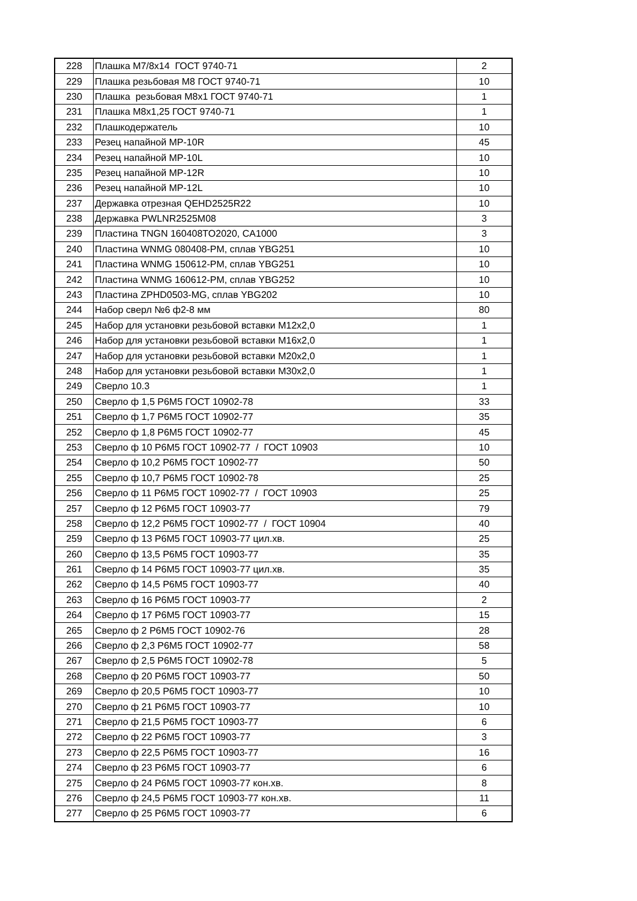| 228 | Плашка М7/8х14 ГОСТ 9740-71 | 2 |
| 229 | Плашка резьбовая М8 ГОСТ 9740-71 | 10 |
| 230 | Плашка резьбовая М8х1 ГОСТ 9740-71 | 1 |
| 231 | Плашка М8х1,25 ГОСТ 9740-71 | 1 |
| 232 | Плашкодержатель | 10 |
| 233 | Резец напайной MP-10R | 45 |
| 234 | Резец напайной MP-10L | 10 |
| 235 | Резец напайной MP-12R | 10 |
| 236 | Резец напайной MP-12L | 10 |
| 237 | Державка отрезная QEHD2525R22 | 10 |
| 238 | Державка PWLNR2525M08 | 3 |
| 239 | Пластина TNGN 160408TO2020, CA1000 | 3 |
| 240 | Пластина WNMG 080408-PM, сплав YBG251 | 10 |
| 241 | Пластина WNMG 150612-PM, сплав YBG251 | 10 |
| 242 | Пластина WNMG 160612-PM, сплав YBG252 | 10 |
| 243 | Пластина ZPHD0503-MG, сплав YBG202 | 10 |
| 244 | Набор сверл №6 ф2-8 мм | 80 |
| 245 | Набор для установки резьбовой вставки M12x2,0 | 1 |
| 246 | Набор для установки резьбовой вставки M16x2,0 | 1 |
| 247 | Набор для установки резьбовой вставки M20x2,0 | 1 |
| 248 | Набор для установки резьбовой вставки M30x2,0 | 1 |
| 249 | Сверло 10.3 | 1 |
| 250 | Сверло ф 1,5 Р6М5 ГОСТ 10902-78 | 33 |
| 251 | Сверло ф 1,7 Р6М5 ГОСТ 10902-77 | 35 |
| 252 | Сверло ф 1,8 Р6М5 ГОСТ 10902-77 | 45 |
| 253 | Сверло ф 10 Р6М5 ГОСТ 10902-77 / ГОСТ 10903 | 10 |
| 254 | Сверло ф 10,2 Р6М5 ГОСТ 10902-77 | 50 |
| 255 | Сверло ф 10,7 Р6М5 ГОСТ 10902-78 | 25 |
| 256 | Сверло ф 11 Р6М5 ГОСТ 10902-77 / ГОСТ 10903 | 25 |
| 257 | Сверло ф 12 Р6М5 ГОСТ 10903-77 | 79 |
| 258 | Сверло ф 12,2 Р6М5 ГОСТ 10902-77 / ГОСТ 10904 | 40 |
| 259 | Сверло ф 13 Р6М5 ГОСТ 10903-77 цил.хв. | 25 |
| 260 | Сверло ф 13,5 Р6М5 ГОСТ 10903-77 | 35 |
| 261 | Сверло ф 14 Р6М5 ГОСТ 10903-77 цил.хв. | 35 |
| 262 | Сверло ф 14,5 Р6М5 ГОСТ 10903-77 | 40 |
| 263 | Сверло ф 16 Р6М5 ГОСТ 10903-77 | 2 |
| 264 | Сверло ф 17 Р6М5 ГОСТ 10903-77 | 15 |
| 265 | Сверло ф 2 Р6М5 ГОСТ 10902-76 | 28 |
| 266 | Сверло ф 2,3 Р6М5 ГОСТ 10902-77 | 58 |
| 267 | Сверло ф 2,5 Р6М5 ГОСТ 10902-78 | 5 |
| 268 | Сверло ф 20 Р6М5 ГОСТ 10903-77 | 50 |
| 269 | Сверло ф 20,5 Р6М5 ГОСТ 10903-77 | 10 |
| 270 | Сверло ф 21 Р6М5 ГОСТ 10903-77 | 10 |
| 271 | Сверло ф 21,5 Р6М5 ГОСТ 10903-77 | 6 |
| 272 | Сверло ф 22 Р6М5 ГОСТ 10903-77 | 3 |
| 273 | Сверло ф 22,5 Р6М5 ГОСТ 10903-77 | 16 |
| 274 | Сверло ф 23 Р6М5 ГОСТ 10903-77 | 6 |
| 275 | Сверло ф 24 Р6М5 ГОСТ 10903-77 кон.хв. | 8 |
| 276 | Сверло ф 24,5 Р6М5 ГОСТ 10903-77 кон.хв. | 11 |
| 277 | Сверло ф 25 Р6М5 ГОСТ 10903-77 | 6 |